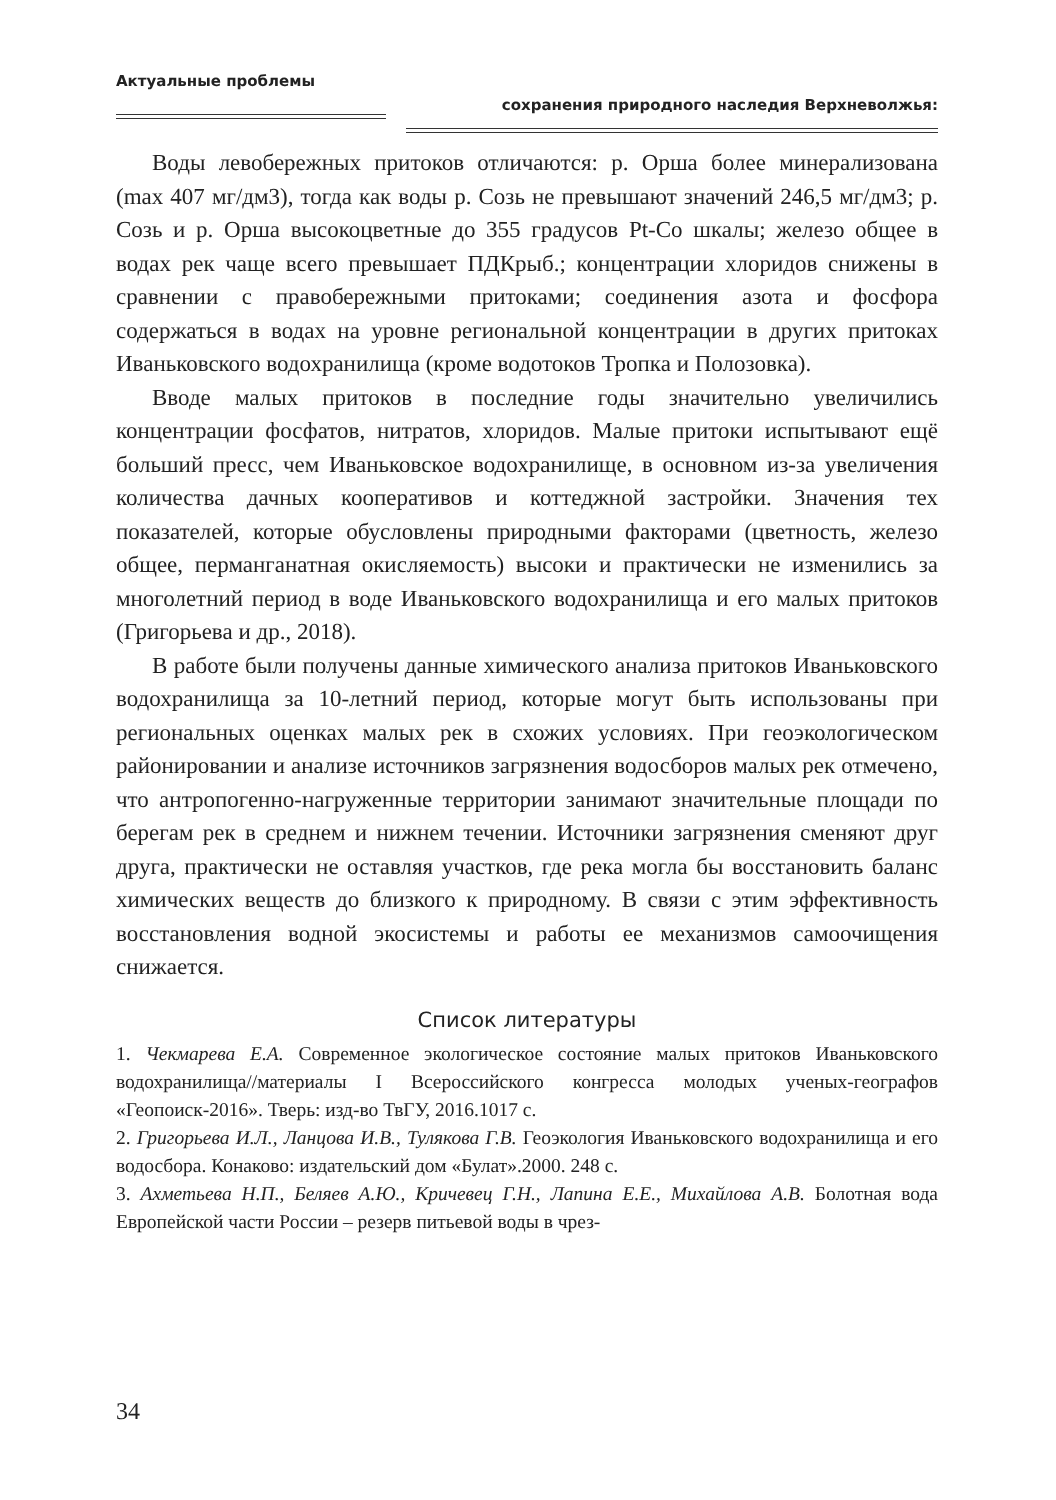Актуальные проблемы
сохранения природного наследия Верхневолжья:
Воды левобережных притоков отличаются: р. Орша более минерализована (max 407 мг/дм3), тогда как воды р. Созь не превышают значений 246,5 мг/дм3; р. Созь и р. Орша высокоцветные до 355 градусов Pt-Co шкалы; железо общее в водах рек чаще всего превышает ПДКрыб.; концентрации хлоридов снижены в сравнении с правобережными притоками; соединения азота и фосфора содержаться в водах на уровне региональной концентрации в других притоках Иваньковского водохранилища (кроме водотоков Тропка и Полозовка).
Вводе малых притоков в последние годы значительно увеличились концентрации фосфатов, нитратов, хлоридов. Малые притоки испытывают ещё больший пресс, чем Иваньковское водохранилище, в основном из-за увеличения количества дачных кооперативов и коттеджной застройки. Значения тех показателей, которые обусловлены природными факторами (цветность, железо общее, перманганатная окисляемость) высоки и практически не изменились за многолетний период в воде Иваньковского водохранилища и его малых притоков (Григорьева и др., 2018).
В работе были получены данные химического анализа притоков Иваньковского водохранилища за 10-летний период, которые могут быть использованы при региональных оценках малых рек в схожих условиях. При геоэкологическом районировании и анализе источников загрязнения водосборов малых рек отмечено, что антропогенно-нагруженные территории занимают значительные площади по берегам рек в среднем и нижнем течении. Источники загрязнения сменяют друг друга, практически не оставляя участков, где река могла бы восстановить баланс химических веществ до близкого к природному. В связи с этим эффективность восстановления водной экосистемы и работы ее механизмов самоочищения снижается.
Список литературы
1. Чекмарева Е.А. Современное экологическое состояние малых притоков Иваньковского водохранилища//материалы I Всероссийского конгресса молодых ученых-географов «Геопоиск-2016». Тверь: изд-во ТвГУ, 2016.1017 с.
2. Григорьева И.Л., Ланцова И.В., Тулякова Г.В. Геоэкология Иваньковского водохранилища и его водосбора. Конаково: издательский дом «Булат».2000. 248 с.
3. Ахметьева Н.П., Беляев А.Ю., Кричевец Г.Н., Лапина Е.Е., Михайлова А.В. Болотная вода Европейской части России – резерв питьевой воды в чрез-
34